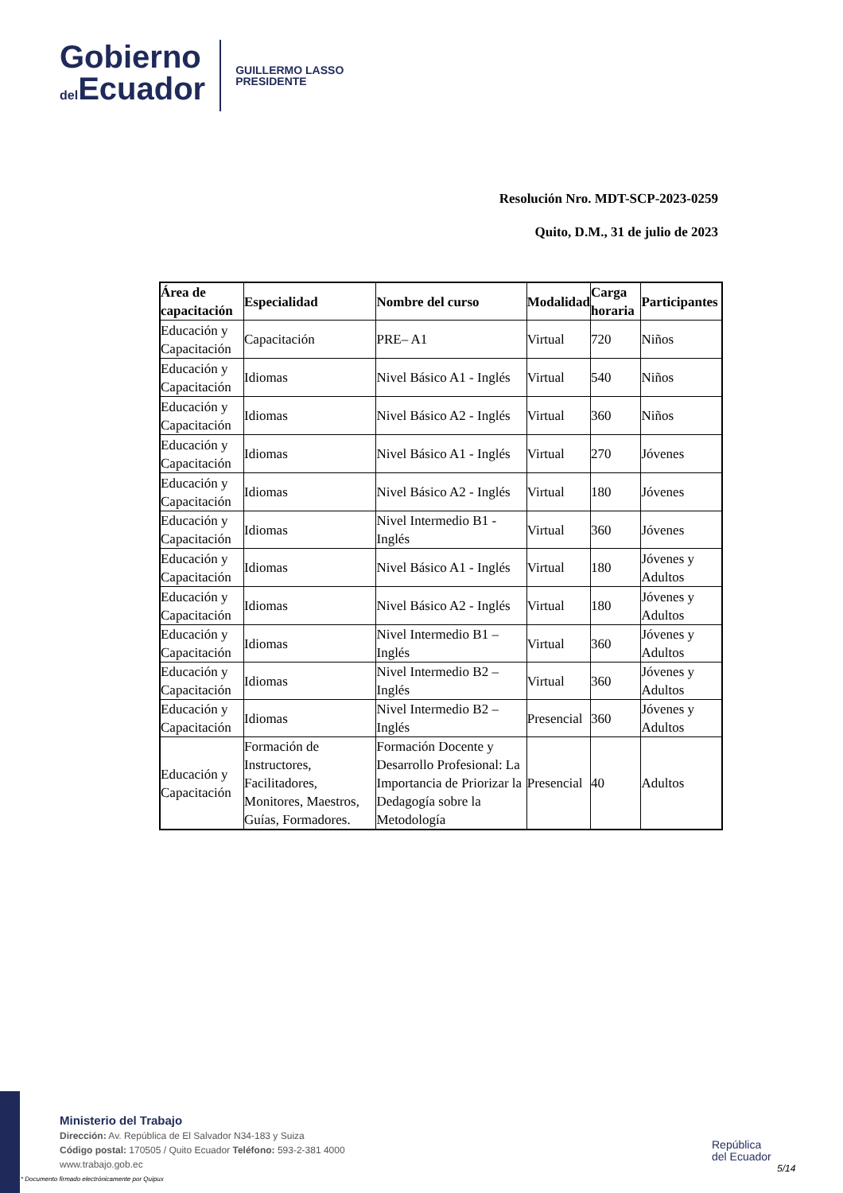Gobierno
del Ecuador
GUILLERMO LASSO
PRESIDENTE
Resolución Nro. MDT-SCP-2023-0259
Quito, D.M., 31 de julio de 2023
| Área de capacitación | Especialidad | Nombre del curso | Modalidad | Carga horaria | Participantes |
| --- | --- | --- | --- | --- | --- |
| Educación y Capacitación | Capacitación | PRE– A1 | Virtual | 720 | Niños |
| Educación y Capacitación | Idiomas | Nivel Básico A1 - Inglés | Virtual | 540 | Niños |
| Educación y Capacitación | Idiomas | Nivel Básico A2 - Inglés | Virtual | 360 | Niños |
| Educación y Capacitación | Idiomas | Nivel Básico A1 - Inglés | Virtual | 270 | Jóvenes |
| Educación y Capacitación | Idiomas | Nivel Básico A2 - Inglés | Virtual | 180 | Jóvenes |
| Educación y Capacitación | Idiomas | Nivel Intermedio B1 - Inglés | Virtual | 360 | Jóvenes |
| Educación y Capacitación | Idiomas | Nivel Básico A1 - Inglés | Virtual | 180 | Jóvenes y Adultos |
| Educación y Capacitación | Idiomas | Nivel Básico A2 - Inglés | Virtual | 180 | Jóvenes y Adultos |
| Educación y Capacitación | Idiomas | Nivel Intermedio B1 – Inglés | Virtual | 360 | Jóvenes y Adultos |
| Educación y Capacitación | Idiomas | Nivel Intermedio B2 – Inglés | Virtual | 360 | Jóvenes y Adultos |
| Educación y Capacitación | Idiomas | Nivel Intermedio B2 – Inglés | Presencial | 360 | Jóvenes y Adultos |
| Educación y Capacitación | Formación de Instructores, Facilitadores, Monitores, Maestros, Guías, Formadores. | Formación Docente y Desarrollo Profesional: La Importancia de Priorizar la Dedagogía sobre la Metodología | Presencial | 40 | Adultos |
Ministerio del Trabajo
Dirección: Av. República de El Salvador N34-183 y Suiza
Código postal: 170505 / Quito Ecuador Teléfono: 593-2-381 4000
www.trabajo.gob.ec
* Documento firmado electrónicamente por Quipux
República
del Ecuador
5/14